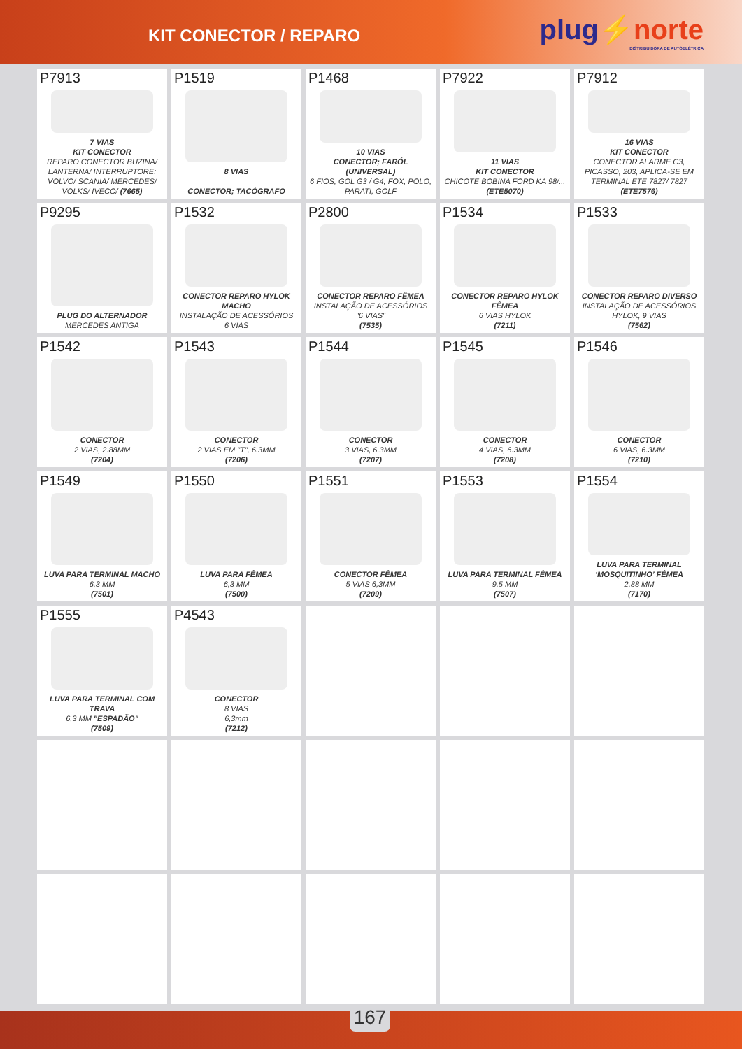KIT CONECTOR / REPARO
plug⚡norte
DISTRIBUIDORA DE AUTOELÉTRICA
P7913
7 VIAS
KIT CONECTOR
REPARO CONECTOR BUZINA/ LANTERNA/ INTERRUPTORE: VOLVO/ SCANIA/ MERCEDES/ VOLKS/ IVECO/ (7665)
P1519
8 VIAS
CONECTOR; TACÓGRAFO
P1468
10 VIAS
CONECTOR; FARÓL (UNIVERSAL)
6 FIOS, GOL G3 / G4, FOX, POLO, PARATI, GOLF
P7922
11 VIAS
KIT CONECTOR
CHICOTE BOBINA FORD KA 98/...
(ETE5070)
P7912
16 VIAS
KIT CONECTOR
CONECTOR ALARME C3, PICASSO, 203, APLICA-SE EM TERMINAL ETE 7827/ 7827 (ETE7576)
P9295
PLUG DO ALTERNADOR
MERCEDES ANTIGA
P1532
CONECTOR REPARO HYLOK MACHO
INSTALAÇÃO DE ACESSÓRIOS
6 VIAS
P2800
CONECTOR REPARO FÊMEA
INSTALAÇÃO DE ACESSÓRIOS
"6 VIAS"
(7535)
P1534
CONECTOR REPARO HYLOK FÊMEA
6 VIAS HYLOK
(7211)
P1533
CONECTOR REPARO DIVERSO
INSTALAÇÃO DE ACESSÓRIOS
HYLOK, 9 VIAS
(7562)
P1542
CONECTOR
2 VIAS, 2.88MM
(7204)
P1543
CONECTOR
2 VIAS EM "T", 6.3MM
(7206)
P1544
CONECTOR
3 VIAS, 6.3MM
(7207)
P1545
CONECTOR
4 VIAS, 6.3MM
(7208)
P1546
CONECTOR
6 VIAS, 6.3MM
(7210)
P1549
LUVA PARA TERMINAL MACHO
6,3 MM
(7501)
P1550
LUVA PARA FÊMEA
6,3 MM
(7500)
P1551
CONECTOR FÊMEA
5 VIAS 6,3MM
(7209)
P1553
LUVA PARA TERMINAL FÊMEA
9,5 MM
(7507)
P1554
LUVA PARA TERMINAL ‘MOSQUITINHO’ FÊMEA
2,88 MM
(7170)
P1555
LUVA PARA TERMINAL COM TRAVA
6,3 MM "ESPADÃO"
(7509)
P4543
CONECTOR
8 VIAS
6,3mm
(7212)
167